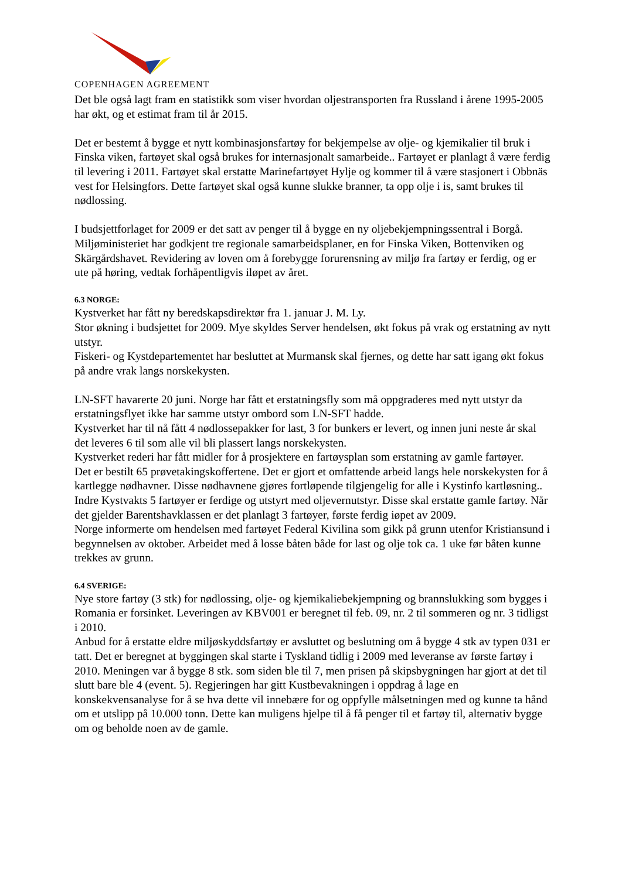COPENHAGEN AGREEMENT
Det ble også lagt fram en statistikk som viser hvordan oljestransporten fra Russland i årene 1995-2005 har økt, og et estimat fram til år 2015.
Det er bestemt å bygge et nytt kombinasjonsfartøy for bekjempelse av olje- og kjemikalier til bruk i Finska viken, fartøyet skal også brukes for internasjonalt samarbeide.. Fartøyet er planlagt å være ferdig til levering i 2011. Fartøyet skal erstatte Marinefartøyet Hylje og kommer til å være stasjonert i Obbnäs vest for Helsingfors. Dette fartøyet skal også kunne slukke branner, ta opp olje i is, samt brukes til nødlossing.
I budsjettforlaget for 2009 er det satt av penger til å bygge en ny oljebekjempningssentral i Borgå. Miljøministeriet har godkjent tre regionale samarbeidsplaner, en for Finska Viken, Bottenviken og Skärgårdshavet. Revidering av loven om å forebygge forurensning av miljø fra fartøy er ferdig, og er ute på høring, vedtak forhåpentligvis iløpet av året.
6.3 NORGE:
Kystverket har fått ny beredskapsdirektør fra 1. januar J. M. Ly.
Stor økning i budsjettet for 2009. Mye skyldes Server hendelsen, økt fokus på vrak og erstatning av nytt utstyr.
Fiskeri- og Kystdepartementet har besluttet at Murmansk skal fjernes, og dette har satt igang økt fokus på andre vrak langs norskekysten.
LN-SFT havarerte 20 juni. Norge har fått et erstatningsfly som må oppgraderes med nytt utstyr da erstatningsflyet ikke har samme utstyr ombord som LN-SFT hadde.
Kystverket har til nå fått 4 nødlossepakker for last, 3 for bunkers er levert, og innen juni neste år skal det leveres 6 til som alle vil bli plassert langs norskekysten.
Kystverket rederi har fått midler for å prosjektere en fartøysplan som erstatning av gamle fartøyer.
Det er bestilt 65 prøvetakingskoffertene. Det er gjort et omfattende arbeid langs hele norskekysten for å kartlegge nødhavner. Disse nødhavnene gjøres fortløpende tilgjengelig for alle i Kystinfo kartløsning..
Indre Kystvakts 5 fartøyer er ferdige og utstyrt med oljevernutstyr. Disse skal erstatte gamle fartøy. Når det gjelder Barentshavklassen er det planlagt 3 fartøyer, første ferdig iøpet av 2009.
Norge informerte om hendelsen med fartøyet Federal Kivilina som gikk på grunn utenfor Kristiansund i begynnelsen av oktober. Arbeidet med å losse båten både for last og olje tok ca. 1 uke før båten kunne trekkes av grunn.
6.4 SVERIGE:
Nye store fartøy (3 stk) for nødlossing, olje- og kjemikaliebekjempning og brannslukking som bygges i Romania er forsinket. Leveringen av KBV001 er beregnet til feb. 09, nr. 2 til sommeren og nr. 3 tidligst i 2010.
Anbud for å erstatte eldre miljøskyddsfartøy er avsluttet og beslutning om å bygge 4 stk av typen 031 er tatt. Det er beregnet at byggingen skal starte i Tyskland tidlig i 2009 med leveranse av første fartøy i 2010. Meningen var å bygge 8 stk. som siden ble til 7, men prisen på skipsbygningen har gjort at det til slutt bare ble 4 (event. 5). Regjeringen har gitt Kustbevakningen i oppdrag å lage en konskekvensanalyse for å se hva dette vil innebære for og oppfylle målsetningen med og kunne ta hånd om et utslipp på 10.000 tonn. Dette kan muligens hjelpe til å få penger til et fartøy til, alternativ bygge om og beholde noen av de gamle.